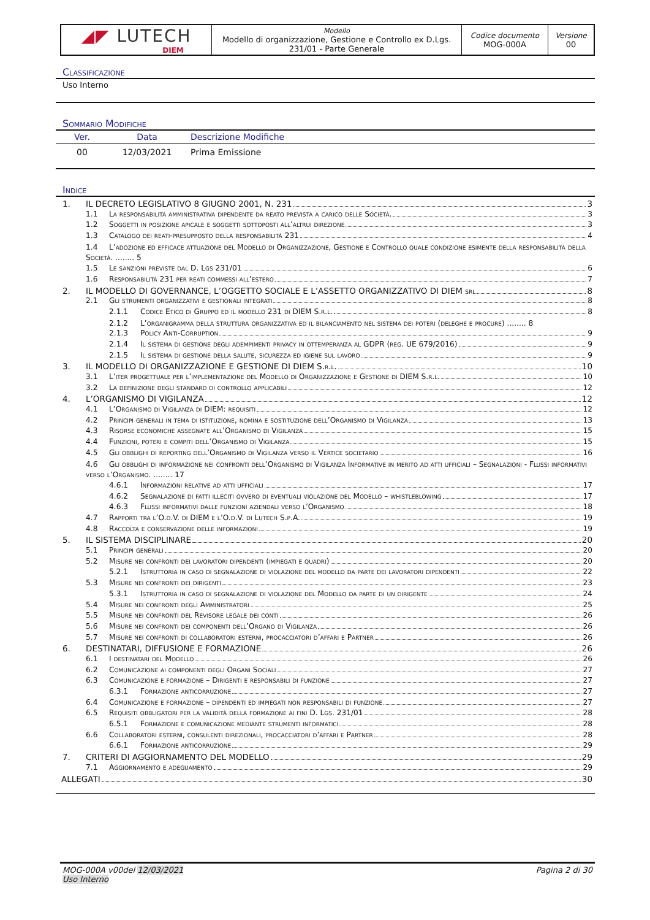◢◤ LUTECH
DIEM
Modello
Modello di organizzazione, Gestione e Controllo ex D.Lgs. 231/01 - Parte Generale
Codice documento
MOG-000A
Versione
00
Classificazione
Uso Interno
Sommario Modifiche
| Ver. | Data | Descrizione Modifiche |
| --- | --- | --- |
| 00 | 12/03/2021 | Prima Emissione |
Indice
1. IL DECRETO LEGISLATIVO 8 GIUGNO 2001, N. 231 3
1.1 La responsabilità amministrativa dipendente da reato prevista a carico delle Società. 3
1.2 Soggetti in posizione apicale e soggetti sottoposti all’altrui direzione 3
1.3 Catalogo dei reati-presupposto della responsabilità 231 4
1.4 L’adozione ed efficace attuazione del Modello di Organizzazione, Gestione e Controllo quale condizione esimente della responsabilità della Società. ........ 5
1.5 Le sanzioni previste dal D. Lgs 231/01 6
1.6 Responsabilità 231 per reati commessi all’estero 7
2. IL MODELLO DI GOVERNANCE, L’OGGETTO SOCIALE E L’ASSETTO ORGANIZZATIVO DI DIEM srl 8
2.1 Gli strumenti organizzativi e gestionali integrati 8
2.1.1 Codice Etico di Gruppo ed il modello 231 di DIEM S.r.l. 8
2.1.2 L’organigramma della struttura organizzativa ed il bilanciamento nel sistema dei poteri (deleghe e procure) ........ 8
2.1.3 Policy Anti-Corruption 9
2.1.4 Il sistema di gestione degli adempimenti privacy in ottemperanza al GDPR (reg. UE 679/2016) 9
2.1.5 Il sistema di gestione della salute, sicurezza ed igiene sul lavoro 9
3. IL MODELLO DI ORGANIZZAZIONE E GESTIONE DI DIEM S.r.l. 10
3.1 L’iter progettuale per l’implementazione del Modello di Organizzazione e Gestione di DIEM S.r.l. 10
3.2 La definizione degli standard di controllo applicabili 12
4. L’ORGANISMO DI VIGILANZA 12
4.1 L’Organismo di Vigilanza di DIEM: requisiti 12
4.2 Principi generali in tema di istituzione, nomina e sostituzione dell’Organismo di Vigilanza 13
4.3 Risorse economiche assegnate all’Organismo di Vigilanza 15
4.4 Funzioni, poteri e compiti dell’Organismo di Vigilanza 15
4.5 Gli obblighi di reporting dell’Organismo di Vigilanza verso il Vertice societario 16
4.6 Gli obblighi di informazione nei confronti dell’Organismo di Vigilanza Informative in merito ad atti ufficiali – Segnalazioni - Flussi informativi verso l’Organismo. ........ 17
4.6.1 Informazioni relative ad atti ufficiali 17
4.6.2 Segnalazione di fatti illeciti ovvero di eventuali violazione del Modello – whistleblowing 17
4.6.3 Flussi informativi dalle funzioni aziendali verso l’Organismo 18
4.7 Rapporti tra l’O.d.V. di DIEM e l’O.d.V. di Lutech S.p.A. 19
4.8 Raccolta e conservazione delle informazioni 19
5. IL SISTEMA DISCIPLINARE 20
5.1 Principi generali 20
5.2 Misure nei confronti dei lavoratori dipendenti (impiegati e quadri) 20
5.2.1 Istruttoria in caso di segnalazione di violazione del modello da parte dei lavoratori dipendenti 22
5.3 Misure nei confronti dei dirigenti 23
5.3.1 Istruttoria in caso di segnalazione di violazione del Modello da parte di un dirigente 24
5.4 Misure nei confronti degli Amministratori 25
5.5 Misure nei confronti del Revisore legale dei conti 26
5.6 Misure nei confronti dei componenti dell’Organo di Vigilanza 26
5.7 Misure nei confronti di collaboratori esterni, procacciatori d’affari e Partner 26
6. DESTINATARI, DIFFUSIONE E FORMAZIONE 26
6.1 I destinatari del Modello 26
6.2 Comunicazione ai componenti degli Organi Sociali 27
6.3 Comunicazione e formazione – Dirigenti e responsabili di funzione 27
6.3.1 Formazione anticorruzione 27
6.4 Comunicazione e formazione – dipendenti ed impiegati non responsabili di funzione 27
6.5 Requisiti obbligatori per la validità della formazione ai fini D. Lgs. 231/01 28
6.5.1 Formazione e comunicazione mediante strumenti informatici 28
6.6 Collaboratori esterni, consulenti direzionali, procacciatori d’affari e Partner 28
6.6.1 Formazione anticorruzione 29
7. CRITERI DI AGGIORNAMENTO DEL MODELLO 29
7.1 Aggiornamento e adeguamento 29
ALLEGATI 30
MOG-000A v00del 12/03/2021
Uso Interno
Pagina 2 di 30